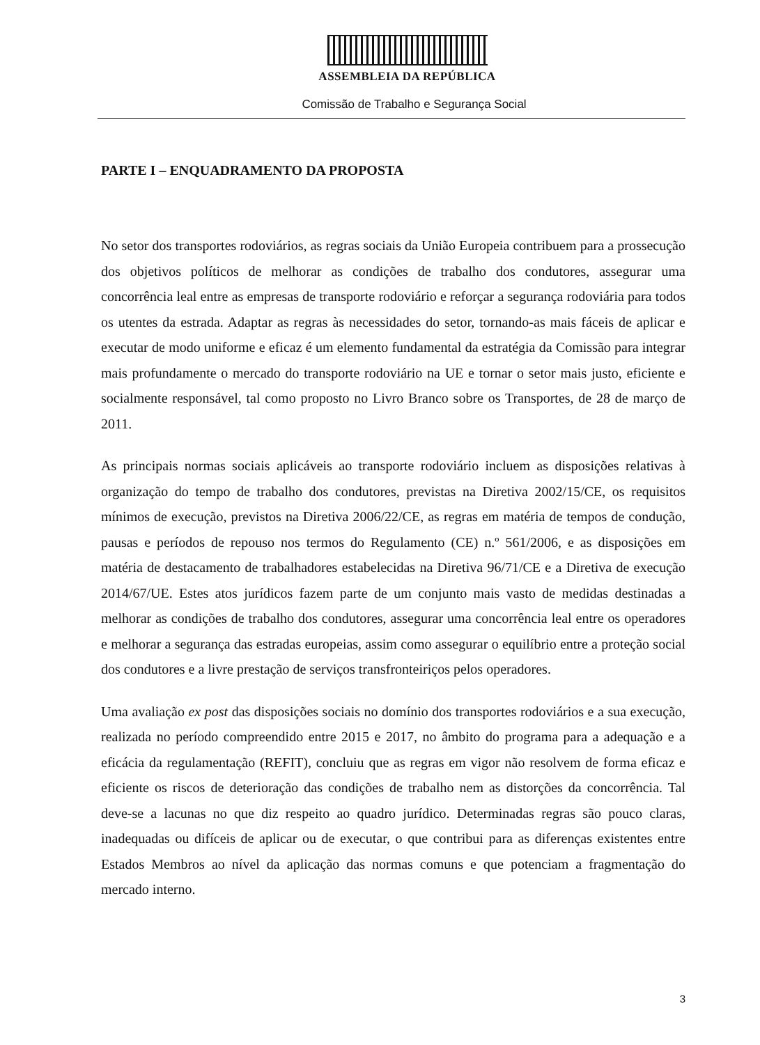ASSEMBLEIA DA REPÚBLICA
Comissão de Trabalho e Segurança Social
PARTE I – ENQUADRAMENTO DA PROPOSTA
No setor dos transportes rodoviários, as regras sociais da União Europeia contribuem para a prossecução dos objetivos políticos de melhorar as condições de trabalho dos condutores, assegurar uma concorrência leal entre as empresas de transporte rodoviário e reforçar a segurança rodoviária para todos os utentes da estrada. Adaptar as regras às necessidades do setor, tornando-as mais fáceis de aplicar e executar de modo uniforme e eficaz é um elemento fundamental da estratégia da Comissão para integrar mais profundamente o mercado do transporte rodoviário na UE e tornar o setor mais justo, eficiente e socialmente responsável, tal como proposto no Livro Branco sobre os Transportes, de 28 de março de 2011.
As principais normas sociais aplicáveis ao transporte rodoviário incluem as disposições relativas à organização do tempo de trabalho dos condutores, previstas na Diretiva 2002/15/CE, os requisitos mínimos de execução, previstos na Diretiva 2006/22/CE, as regras em matéria de tempos de condução, pausas e períodos de repouso nos termos do Regulamento (CE) n.º 561/2006, e as disposições em matéria de destacamento de trabalhadores estabelecidas na Diretiva 96/71/CE e a Diretiva de execução 2014/67/UE. Estes atos jurídicos fazem parte de um conjunto mais vasto de medidas destinadas a melhorar as condições de trabalho dos condutores, assegurar uma concorrência leal entre os operadores e melhorar a segurança das estradas europeias, assim como assegurar o equilíbrio entre a proteção social dos condutores e a livre prestação de serviços transfronteiriços pelos operadores.
Uma avaliação ex post das disposições sociais no domínio dos transportes rodoviários e a sua execução, realizada no período compreendido entre 2015 e 2017, no âmbito do programa para a adequação e a eficácia da regulamentação (REFIT), concluiu que as regras em vigor não resolvem de forma eficaz e eficiente os riscos de deterioração das condições de trabalho nem as distorções da concorrência. Tal deve-se a lacunas no que diz respeito ao quadro jurídico. Determinadas regras são pouco claras, inadequadas ou difíceis de aplicar ou de executar, o que contribui para as diferenças existentes entre Estados Membros ao nível da aplicação das normas comuns e que potenciam a fragmentação do mercado interno.
3